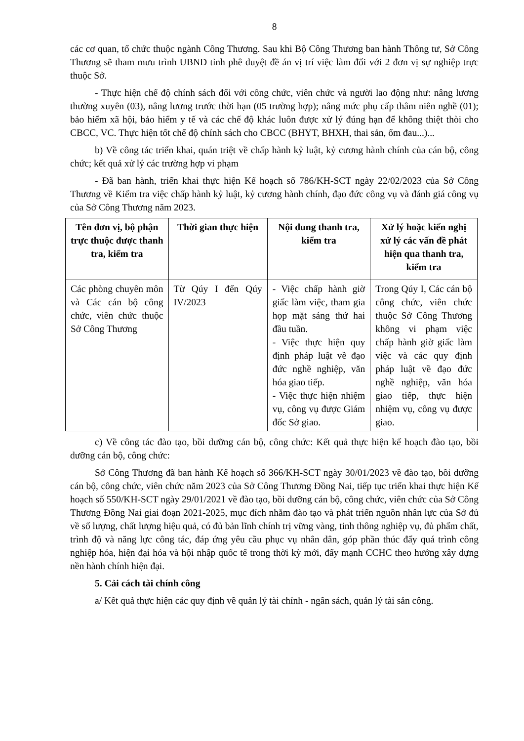8
các cơ quan, tổ chức thuộc ngành Công Thương. Sau khi Bộ Công Thương ban hành Thông tư, Sở Công Thương sẽ tham mưu trình UBND tỉnh phê duyệt đề án vị trí việc làm đối với 2 đơn vị sự nghiệp trực thuộc Sở.
- Thực hiện chế độ chính sách đối với công chức, viên chức và người lao động như: nâng lương thường xuyên (03), nâng lương trước thời hạn (05 trường hợp); nâng mức phụ cấp thâm niên nghề (01); bảo hiểm xã hội, bảo hiểm y tế và các chế độ khác luôn được xử lý đúng hạn để không thiệt thòi cho CBCC, VC. Thực hiện tốt chế độ chính sách cho CBCC (BHYT, BHXH, thai sản, ốm đau...)...
b) Về công tác triển khai, quán triệt về chấp hành kỷ luật, kỷ cương hành chính của cán bộ, công chức; kết quả xử lý các trường hợp vi phạm
- Đã ban hành, triển khai thực hiện Kế hoạch số 786/KH-SCT ngày 22/02/2023 của Sở Công Thương về Kiểm tra việc chấp hành kỷ luật, kỷ cương hành chính, đạo đức công vụ và đánh giá công vụ của Sở Công Thương năm 2023.
| Tên đơn vị, bộ phận trực thuộc được thanh tra, kiểm tra | Thời gian thực hiện | Nội dung thanh tra, kiểm tra | Xử lý hoặc kiến nghị xử lý các vấn đề phát hiện qua thanh tra, kiểm tra |
| --- | --- | --- | --- |
| Các phòng chuyên môn và Các cán bộ công chức, viên chức thuộc Sở Công Thương | Từ Qúy I đến Qúy IV/2023 | - Việc chấp hành giờ giấc làm việc, tham gia họp mặt sáng thứ hai đầu tuần. - Việc thực hiện quy định pháp luật về đạo đức nghề nghiệp, văn hóa giao tiếp. - Việc thực hiện nhiệm vụ, công vụ được Giám đốc Sở giao. | Trong Qúy I, Các cán bộ công chức, viên chức thuộc Sở Công Thương không vi phạm việc chấp hành giờ giấc làm việc và các quy định pháp luật về đạo đức nghề nghiệp, văn hóa giao tiếp, thực hiện nhiệm vụ, công vụ được giao. |
c) Về công tác đào tạo, bồi dưỡng cán bộ, công chức: Kết quả thực hiện kế hoạch đào tạo, bồi dưỡng cán bộ, công chức:
Sở Công Thương đã ban hành Kế hoạch số 366/KH-SCT ngày 30/01/2023 về đào tạo, bồi dưỡng cán bộ, công chức, viên chức năm 2023 của Sở Công Thương Đồng Nai, tiếp tục triển khai thực hiện Kế hoạch số 550/KH-SCT ngày 29/01/2021 về đào tạo, bồi dưỡng cán bộ, công chức, viên chức của Sở Công Thương Đồng Nai giai đoạn 2021-2025, mục đích nhằm đào tạo và phát triển nguồn nhân lực của Sở đủ về số lượng, chất lượng hiệu quả, có đủ bản lĩnh chính trị vững vàng, tinh thông nghiệp vụ, đủ phẩm chất, trình độ và năng lực công tác, đáp ứng yêu cầu phục vụ nhân dân, góp phần thúc đẩy quá trình công nghiệp hóa, hiện đại hóa và hội nhập quốc tế trong thời kỳ mới, đẩy mạnh CCHC theo hướng xây dựng nền hành chính hiện đại.
5. Cải cách tài chính công
a/ Kết quả thực hiện các quy định về quản lý tài chính - ngân sách, quản lý tài sản công.